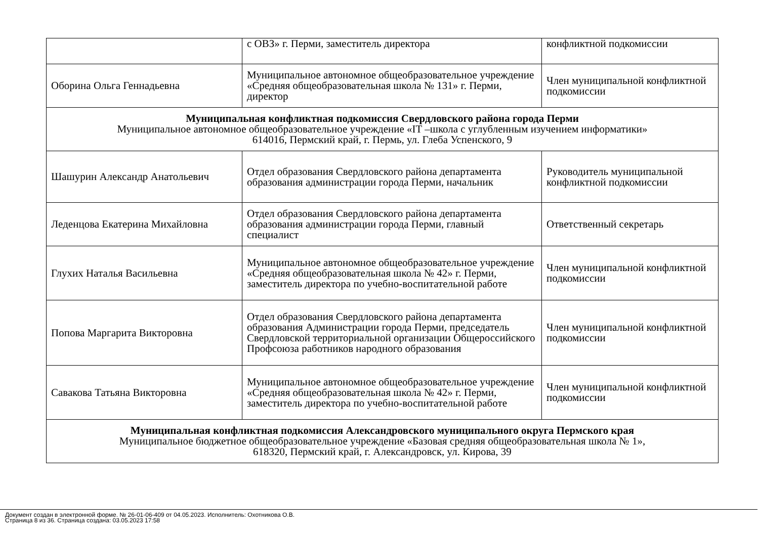| | с ОВЗ» г. Перми, заместитель директора | конфликтной подкомиссии |
| Оборина Ольга Геннадьевна | Муниципальное автономное общеобразовательное учреждение «Средняя общеобразовательная школа № 131» г. Перми, директор | Член муниципальной конфликтной подкомиссии |
| Муниципальная конфликтная подкомиссия Свердловского района города Перми Муниципальное автономное общеобразовательное учреждение «IT –школа с углубленным изучением информатики» 614016, Пермский край, г. Пермь, ул. Глеба Успенского, 9 | | |
| Шашурин Александр Анатольевич | Отдел образования Свердловского района департамента образования администрации города Перми, начальник | Руководитель муниципальной конфликтной подкомиссии |
| Леденцова Екатерина Михайловна | Отдел образования Свердловского района департамента образования администрации города Перми, главный специалист | Ответственный секретарь |
| Глухих Наталья Васильевна | Муниципальное автономное общеобразовательное учреждение «Средняя общеобразовательная школа № 42» г. Перми, заместитель директора по учебно-воспитательной работе | Член муниципальной конфликтной подкомиссии |
| Попова Маргарита Викторовна | Отдел образования Свердловского района департамента образования Администрации города Перми, председатель Свердловской территориальной организации Общероссийского Профсоюза работников народного образования | Член муниципальной конфликтной подкомиссии |
| Савакова Татьяна Викторовна | Муниципальное автономное общеобразовательное учреждение «Средняя общеобразовательная школа № 42» г. Перми, заместитель директора по учебно-воспитательной работе | Член муниципальной конфликтной подкомиссии |
| Муниципальная конфликтная подкомиссия Александровского муниципального округа Пермского края Муниципальное бюджетное общеобразовательное учреждение «Базовая средняя общеобразовательная школа № 1», 618320, Пермский край, г. Александровск, ул. Кирова, 39 | | |
Документ создан в электронной форме. № 26-01-06-409 от 04.05.2023. Исполнитель: Охотникова О.В.
Страница 8 из 36. Страница создана: 03.05.2023 17:58